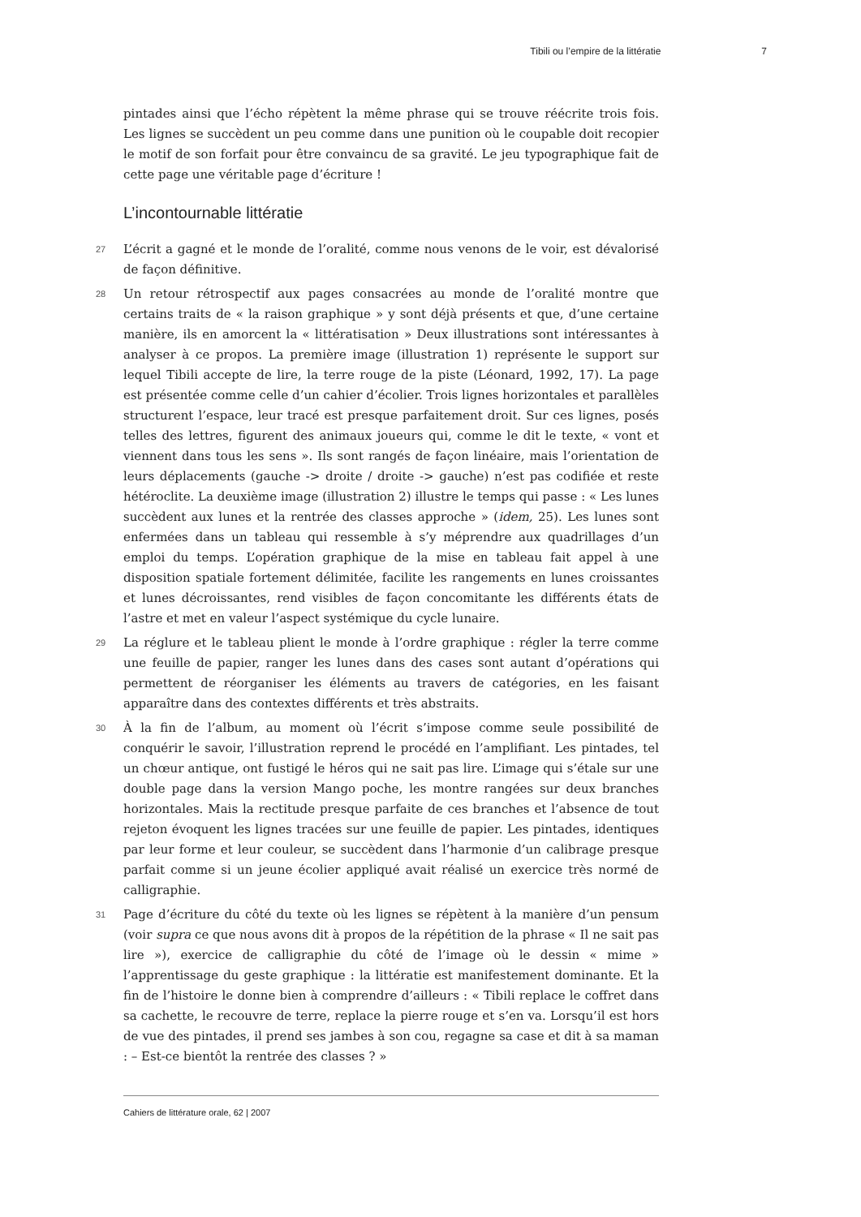Tibili ou l’empire de la littératie 7
pintades ainsi que l’écho répètent la même phrase qui se trouve réécrite trois fois. Les lignes se succèdent un peu comme dans une punition où le coupable doit recopier le motif de son forfait pour être convaincu de sa gravité. Le jeu typographique fait de cette page une véritable page d’écriture !
L’incontournable littératie
27 L’écrit a gagné et le monde de l’oralité, comme nous venons de le voir, est dévalorisé de façon définitive.
28 Un retour rétrospectif aux pages consacrées au monde de l’oralité montre que certains traits de « la raison graphique » y sont déjà présents et que, d’une certaine manière, ils en amorcent la « littératisation » Deux illustrations sont intéressantes à analyser à ce propos. La première image (illustration 1) représente le support sur lequel Tibili accepte de lire, la terre rouge de la piste (Léonard, 1992, 17). La page est présentée comme celle d’un cahier d’écolier. Trois lignes horizontales et parallèles structurent l’espace, leur tracé est presque parfaitement droit. Sur ces lignes, posés telles des lettres, figurent des animaux joueurs qui, comme le dit le texte, « vont et viennent dans tous les sens ». Ils sont rangés de façon linéaire, mais l’orientation de leurs déplacements (gauche -> droite / droite -> gauche) n’est pas codifiée et reste hétéroclite. La deuxième image (illustration 2) illustre le temps qui passe : « Les lunes succèdent aux lunes et la rentrée des classes approche » (idem, 25). Les lunes sont enfermées dans un tableau qui ressemble à s’y méprendre aux quadrillages d’un emploi du temps. L’opération graphique de la mise en tableau fait appel à une disposition spatiale fortement délimitée, facilite les rangements en lunes croissantes et lunes décroissantes, rend visibles de façon concomitante les différents états de l’astre et met en valeur l’aspect systémique du cycle lunaire.
29 La réglure et le tableau plient le monde à l’ordre graphique : régler la terre comme une feuille de papier, ranger les lunes dans des cases sont autant d’opérations qui permettent de réorganiser les éléments au travers de catégories, en les faisant apparaître dans des contextes différents et très abstraits.
30 À la fin de l’album, au moment où l’écrit s’impose comme seule possibilité de conquérir le savoir, l’illustration reprend le procédé en l’amplifiant. Les pintades, tel un chœur antique, ont fustigé le héros qui ne sait pas lire. L’image qui s’étale sur une double page dans la version Mango poche, les montre rangées sur deux branches horizontales. Mais la rectitude presque parfaite de ces branches et l’absence de tout rejeton évoquent les lignes tracées sur une feuille de papier. Les pintades, identiques par leur forme et leur couleur, se succèdent dans l’harmonie d’un calibrage presque parfait comme si un jeune écolier appliqué avait réalisé un exercice très normé de calligraphie.
31 Page d’écriture du côté du texte où les lignes se répètent à la manière d’un pensum (voir supra ce que nous avons dit à propos de la répétition de la phrase « Il ne sait pas lire »), exercice de calligraphie du côté de l’image où le dessin « mime » l’apprentissage du geste graphique : la littératie est manifestement dominante. Et la fin de l’histoire le donne bien à comprendre d’ailleurs : « Tibili replace le coffret dans sa cachette, le recouvre de terre, replace la pierre rouge et s’en va. Lorsqu’il est hors de vue des pintades, il prend ses jambes à son cou, regagne sa case et dit à sa maman : – Est-ce bientôt la rentrée des classes ? »
Cahiers de littérature orale, 62 | 2007